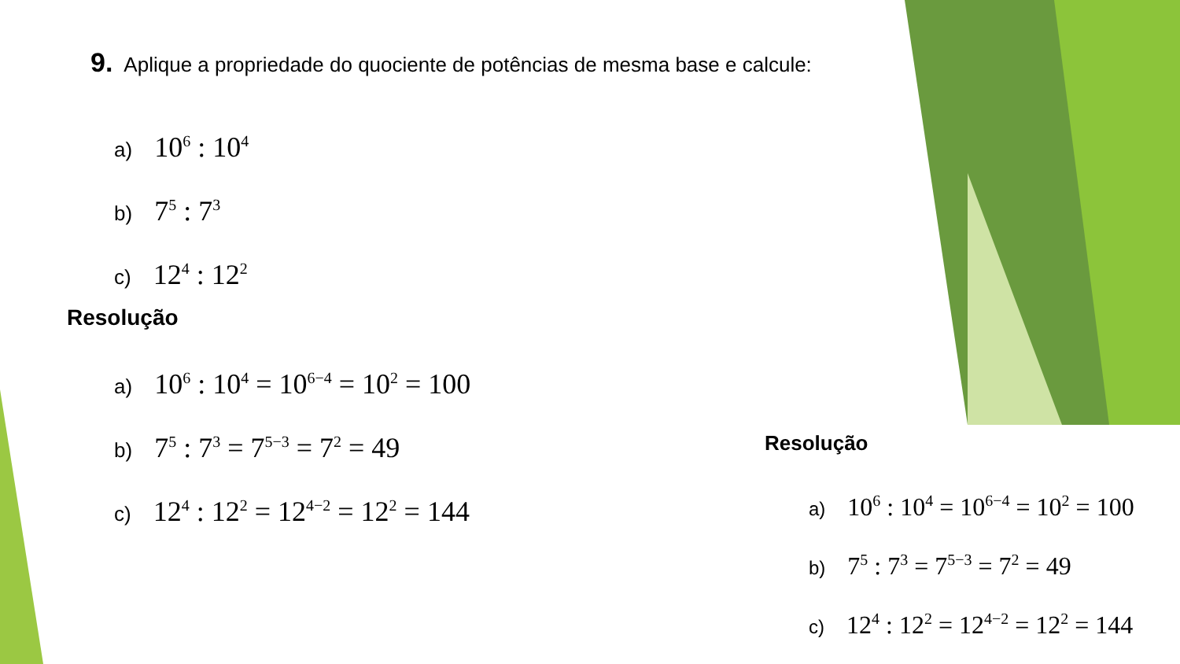9. Aplique a propriedade do quociente de potências de mesma base e calcule:
a) 10<sup>6</sup> : 10<sup>4</sup>
b) 7<sup>5</sup> : 7<sup>3</sup>
c) 12<sup>4</sup> : 12<sup>2</sup>
Resolução
a) 10<sup>6</sup> : 10<sup>4</sup> = 10<sup>6−4</sup> = 10<sup>2</sup> = 100
b) 7<sup>5</sup> : 7<sup>3</sup> = 7<sup>5−3</sup> = 7<sup>2</sup> = 49
c) 12<sup>4</sup> : 12<sup>2</sup> = 12<sup>4−2</sup> = 12<sup>2</sup> = 144
Resolução
a) 10<sup>6</sup> : 10<sup>4</sup> = 10<sup>6−4</sup> = 10<sup>2</sup> = 100
b) 7<sup>5</sup> : 7<sup>3</sup> = 7<sup>5−3</sup> = 7<sup>2</sup> = 49
c) 12<sup>4</sup> : 12<sup>2</sup> = 12<sup>4−2</sup> = 12<sup>2</sup> = 144